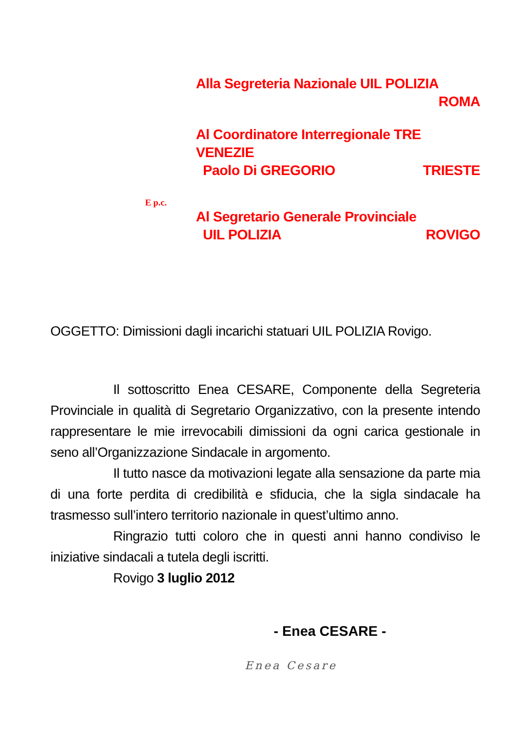Alla Segreteria Nazionale UIL POLIZIA
ROMA
Al Coordinatore Interregionale TRE VENEZIE
Paolo Di GREGORIO TRIESTE
E p.c.
Al Segretario Generale Provinciale
UIL POLIZIA ROVIGO
OGGETTO: Dimissioni dagli incarichi statuari UIL POLIZIA Rovigo.
Il sottoscritto Enea CESARE, Componente della Segreteria Provinciale in qualità di Segretario Organizzativo, con la presente intendo rappresentare le mie irrevocabili dimissioni da ogni carica gestionale in seno all’Organizzazione Sindacale in argomento.
Il tutto nasce da motivazioni legate alla sensazione da parte mia di una forte perdita di credibilità e sfiducia, che la sigla sindacale ha trasmesso sull’intero territorio nazionale in quest’ultimo anno.
Ringrazio tutti coloro che in questi anni hanno condiviso le iniziative sindacali a tutela degli iscritti.
Rovigo 3 luglio 2012
- Enea CESARE -
Enea Cesare